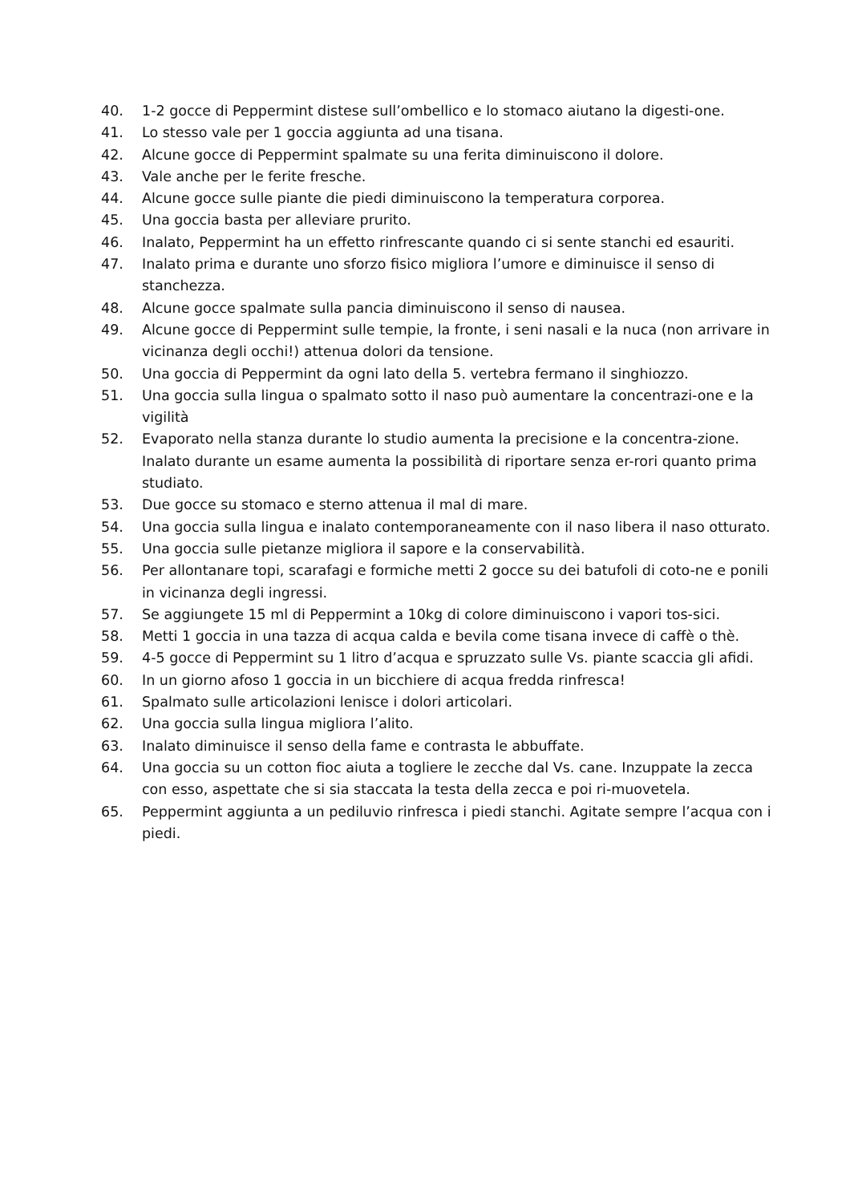40. 1-2 gocce di Peppermint distese sull’ombellico e lo stomaco aiutano la digesti-one.
41. Lo stesso vale per 1 goccia aggiunta ad una tisana.
42. Alcune gocce di Peppermint spalmate su una ferita diminuiscono il dolore.
43. Vale anche per le ferite fresche.
44. Alcune gocce sulle piante die piedi diminuiscono la temperatura corporea.
45. Una goccia basta per alleviare prurito.
46. Inalato, Peppermint ha un effetto rinfrescante quando ci si sente stanchi ed esauriti.
47. Inalato prima e durante uno sforzo fisico migliora l’umore e diminuisce il senso di stanchezza.
48. Alcune gocce spalmate sulla pancia diminuiscono il senso di nausea.
49. Alcune gocce di Peppermint sulle tempie, la fronte, i seni nasali e la nuca (non arrivare in vicinanza degli occhi!) attenua dolori da tensione.
50. Una goccia di Peppermint da ogni lato della 5. vertebra fermano il singhiozzo.
51. Una goccia sulla lingua o spalmato sotto il naso può aumentare la concentrazi-one e la vigilità
52. Evaporato nella stanza durante lo studio aumenta la precisione e la concentra-zione. Inalato durante un esame aumenta la possibilità di riportare senza er-rori quanto prima studiato.
53. Due gocce su stomaco e sterno attenua il mal di mare.
54. Una goccia sulla lingua e inalato contemporaneamente con il naso libera il naso otturato.
55. Una goccia sulle pietanze migliora il sapore e la conservabilità.
56. Per allontanare topi, scarafagi e formiche metti 2 gocce su dei batufoli di coto-ne e ponili in vicinanza degli ingressi.
57. Se aggiungete 15 ml di Peppermint a 10kg di colore diminuiscono i vapori tos-sici.
58. Metti 1 goccia in una tazza di acqua calda e bevila come tisana invece di caffè o thè.
59. 4-5 gocce di Peppermint su 1 litro d’acqua e spruzzato sulle Vs. piante scaccia gli afidi.
60. In un giorno afoso 1 goccia in un bicchiere di acqua fredda rinfresca!
61. Spalmato sulle articolazioni lenisce i dolori articolari.
62. Una goccia sulla lingua migliora l’alito.
63. Inalato diminuisce il senso della fame e contrasta le abbuffate.
64. Una goccia su un cotton fioc aiuta a togliere le zecche dal Vs. cane. Inzuppate la zecca con esso, aspettate che si sia staccata la testa della zecca e poi ri-muovetela.
65. Peppermint aggiunta a un pediluvio rinfresca i piedi stanchi. Agitate sempre l’acqua con i piedi.